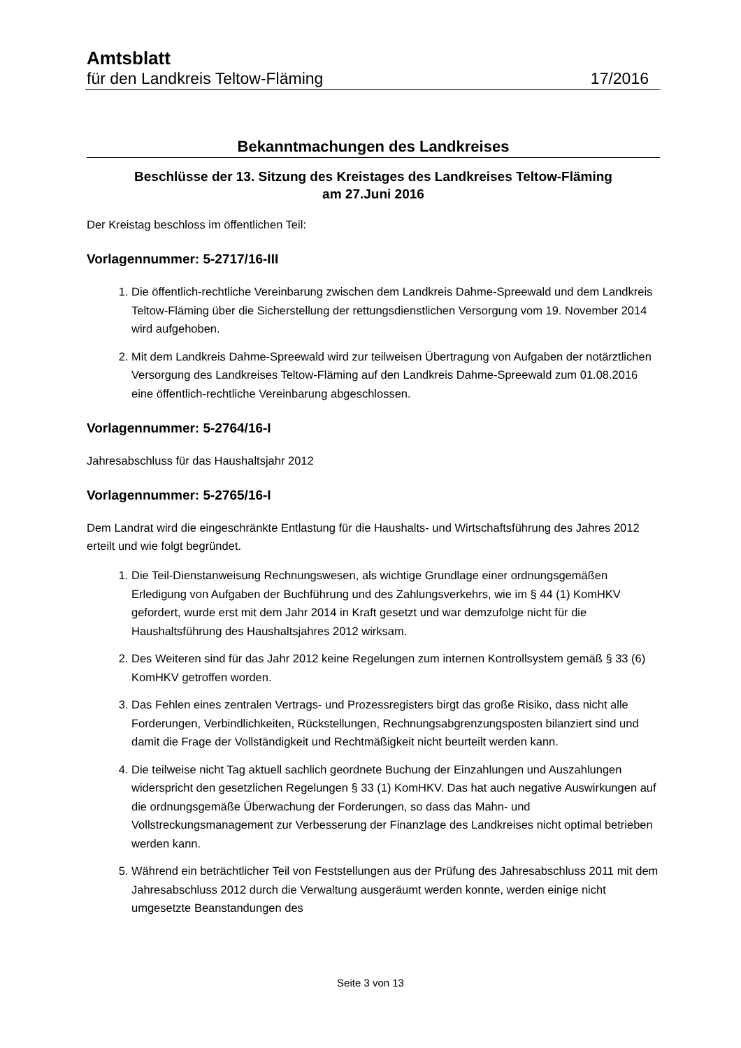Amtsblatt
für den Landkreis Teltow-Fläming 17/2016
Bekanntmachungen des Landkreises
Beschlüsse der 13. Sitzung des Kreistages des Landkreises Teltow-Fläming
am 27.Juni 2016
Der Kreistag beschloss im öffentlichen Teil:
Vorlagennummer: 5-2717/16-III
1. Die öffentlich-rechtliche Vereinbarung zwischen dem Landkreis Dahme-Spreewald und dem Landkreis Teltow-Fläming über die Sicherstellung der rettungsdienstlichen Versorgung vom 19. November 2014 wird aufgehoben.
2. Mit dem Landkreis Dahme-Spreewald wird zur teilweisen Übertragung von Aufgaben der notärztlichen Versorgung des Landkreises Teltow-Fläming auf den Landkreis Dahme-Spreewald zum 01.08.2016 eine öffentlich-rechtliche Vereinbarung abgeschlossen.
Vorlagennummer: 5-2764/16-I
Jahresabschluss für das Haushaltsjahr 2012
Vorlagennummer: 5-2765/16-I
Dem Landrat wird die eingeschränkte Entlastung für die Haushalts- und Wirtschaftsführung des Jahres 2012 erteilt und wie folgt begründet.
1. Die Teil-Dienstanweisung Rechnungswesen, als wichtige Grundlage einer ordnungsgemäßen Erledigung von Aufgaben der Buchführung und des Zahlungsverkehrs, wie im § 44 (1) KomHKV gefordert, wurde erst mit dem Jahr 2014 in Kraft gesetzt und war demzufolge nicht für die Haushaltsführung des Haushaltsjahres 2012 wirksam.
2. Des Weiteren sind für das Jahr 2012 keine Regelungen zum internen Kontrollsystem gemäß § 33 (6) KomHKV getroffen worden.
3. Das Fehlen eines zentralen Vertrags- und Prozessregisters birgt das große Risiko, dass nicht alle Forderungen, Verbindlichkeiten, Rückstellungen, Rechnungsabgrenzungsposten bilanziert sind und damit die Frage der Vollständigkeit und Rechtmäßigkeit nicht beurteilt werden kann.
4. Die teilweise nicht Tag aktuell sachlich geordnete Buchung der Einzahlungen und Auszahlungen widerspricht den gesetzlichen Regelungen § 33 (1) KomHKV. Das hat auch negative Auswirkungen auf die ordnungsgemäße Überwachung der Forderungen, so dass das Mahn- und Vollstreckungsmanagement zur Verbesserung der Finanzlage des Landkreises nicht optimal betrieben werden kann.
5. Während ein beträchtlicher Teil von Feststellungen aus der Prüfung des Jahresabschluss 2011 mit dem Jahresabschluss 2012 durch die Verwaltung ausgeräumt werden konnte, werden einige nicht umgesetzte Beanstandungen des
Seite 3 von 13